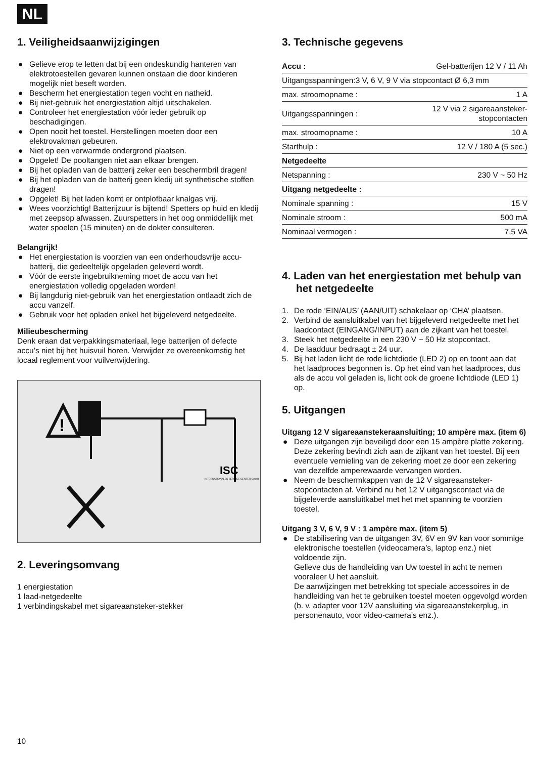NL
1. Veiligheidsaanwijzigingen
● Gelieve erop te letten dat bij een ondeskundig hanteren van elektrotoestellen gevaren kunnen onstaan die door kinderen mogelijk niet beseft worden.
● Bescherm het energiestation tegen vocht en natheid.
● Bij niet-gebruik het energiestation altijd uitschakelen.
● Controleer het energiestation vóór ieder gebruik op beschadigingen.
● Open nooit het toestel. Herstellingen moeten door een elektrovakman gebeuren.
● Niet op een verwarmde ondergrond plaatsen.
● Opgelet! De pooltangen niet aan elkaar brengen.
● Bij het opladen van de battterij zeker een beschermbril dragen!
● Bij het opladen van de batterij geen kledij uit synthetische stoffen dragen!
● Opgelet! Bij het laden komt er ontplofbaar knalgas vrij.
● Wees voorzichtig! Batterijzuur is bijtend! Spetters op huid en kledij met zeepsop afwassen. Zuurspetters in het oog onmiddellijk met water spoelen (15 minuten) en de dokter consulteren.
Belangrijk!
● Het energiestation is voorzien van een onderhoudsvrije accu-batterij, die gedeeltelijk opgeladen geleverd wordt.
● Vóór de eerste ingebruikneming moet de accu van het energiestation volledig opgeladen worden!
● Bij langdurig niet-gebruik van het energiestation ontlaadt zich de accu vanzelf.
● Gebruik voor het opladen enkel het bijgeleverd netgedeelte.
Milieubescherming
Denk eraan dat verpakkingsmateriaal, lege batterijen of defecte accu’s niet bij het huisvuil horen. Verwijder ze overeenkomstig het locaal reglement voor vuilverwijdering.
!
ISC
INTERNATIONALES SERVICE CENTER GmbH
2. Leveringsomvang
1 energiestation
1 laad-netgedeelte
1 verbindingskabel met sigareaansteker-stekker
3. Technische gegevens
| Accu : | Gel-batterijen 12 V / 11 Ah |
| Uitgangsspanningen:3 V, 6 V, 9 V via stopcontact Ø 6,3 mm | |
| max. stroomopname : | 1 A |
| Uitgangsspanningen : | 12 V via 2 sigareaansteker- stopcontacten |
| max. stroomopname : | 10 A |
| Starthulp : | 12 V / 180 A (5 sec.) |
| Netgedeelte | |
| Netspanning : | 230 V ~ 50 Hz |
| Uitgang netgedeelte : | |
| Nominale spanning : | 15 V |
| Nominale stroom : | 500 mA |
| Nominaal vermogen : | 7,5 VA |
4. Laden van het energiestation met behulp van het netgedeelte
1. De rode ‘EIN/AUS’ (AAN/UIT) schakelaar op ‘CHA’ plaatsen.
2. Verbind de aansluitkabel van het bijgeleverd netgedeelte met het laadcontact (EINGANG/INPUT) aan de zijkant van het toestel.
3. Steek het netgedeelte in een 230 V ~ 50 Hz stopcontact.
4. De laadduur bedraagt ± 24 uur.
5. Bij het laden licht de rode lichtdiode (LED 2) op en toont aan dat het laadproces begonnen is. Op het eind van het laadproces, dus als de accu vol geladen is, licht ook de groene lichtdiode (LED 1) op.
5. Uitgangen
Uitgang 12 V sigareaanstekeraansluiting; 10 ampère max. (item 6)
● Deze uitgangen zijn beveiligd door een 15 ampère platte zekering. Deze zekering bevindt zich aan de zijkant van het toestel. Bij een eventuele vernieling van de zekering moet ze door een zekering van dezelfde amperewaarde vervangen worden.
● Neem de beschermkappen van de 12 V sigareaansteker-stopcontacten af. Verbind nu het 12 V uitgangscontact via de bijgeleverde aansluitkabel met het met spanning te voorzien toestel.
Uitgang 3 V, 6 V, 9 V : 1 ampère max. (item 5)
● De stabilisering van de uitgangen 3V, 6V en 9V kan voor sommige elektronische toestellen (videocamera’s, laptop enz.) niet voldoende zijn.
Gelieve dus de handleiding van Uw toestel in acht te nemen vooraleer U het aansluit.
De aanwijzingen met betrekking tot speciale accessoires in de handleiding van het te gebruiken toestel moeten opgevolgd worden (b. v. adapter voor 12V aansluiting via sigareaanstekerplug, in personenauto, voor video-camera’s enz.).
10